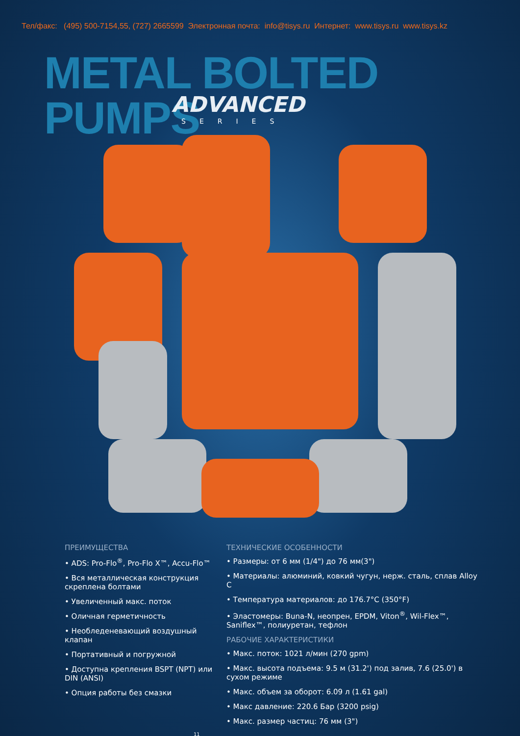Тел/факс: (495) 500-7154,55, (727) 2665599 Электронная почта: info@tisys.ru Интернет: www.tisys.ru www.tisys.kz
METAL BOLTED PUMPS
ADVANCED
SERIES
ПРЕИМУЩЕСТВА
• ADS: Pro-Flo<sup>®</sup>, Pro-Flo X™, Accu-Flo™
• Вся металлическая конструкция скреплена болтами
• Увеличенный макс. поток
• Оличная герметичность
• Необледеневающий воздушный клапан
• Портативный и погружной
• Доступна крепления BSPT (NPT) или DIN (ANSI)
• Опция работы без смазки
ТЕХНИЧЕСКИЕ ОСОБЕННОСТИ
• Размеры: от 6 мм (1/4") до 76 мм(3")
• Материалы: алюминий, ковкий чугун, нерж. сталь, сплав Alloy C
• Температура материалов: до 176.7°C (350°F)
• Эластомеры: Buna-N, неопрен, EPDM, Viton<sup>®</sup>, Wil-Flex™, Saniflex™, полиуретан, тефлон
РАБОЧИЕ ХАРАКТЕРИСТИКИ
• Макс. поток: 1021 л/мин (270 gpm)
• Макс. высота подъема: 9.5 м (31.2') под залив, 7.6 (25.0') в сухом режиме
• Макс. объем за оборот: 6.09 л (1.61 gal)
• Макс давление: 220.6 Бар (3200 psig)
• Макс. размер частиц: 76 мм (3")
11